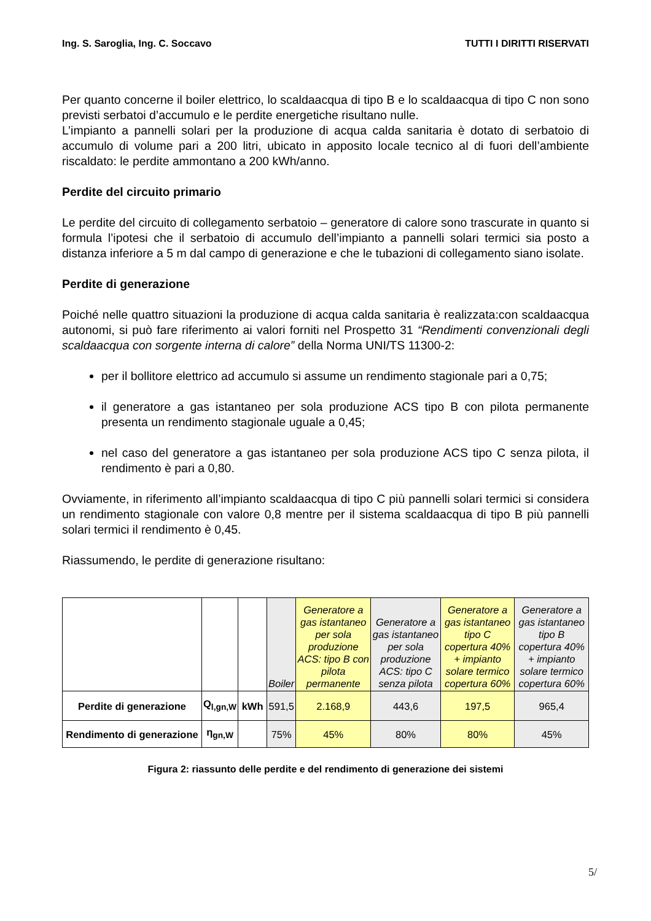Ing. S. Saroglia, Ing. C. Soccavo TUTTI I DIRITTI RISERVATI
Per quanto concerne il boiler elettrico, lo scaldaacqua di tipo B e lo scaldaacqua di tipo C non sono previsti serbatoi d’accumulo e le perdite energetiche risultano nulle.
L’impianto a pannelli solari per la produzione di acqua calda sanitaria è dotato di serbatoio di accumulo di volume pari a 200 litri, ubicato in apposito locale tecnico al di fuori dell’ambiente riscaldato: le perdite ammontano a 200 kWh/anno.
Perdite del circuito primario
Le perdite del circuito di collegamento serbatoio – generatore di calore sono trascurate in quanto si formula l’ipotesi che il serbatoio di accumulo dell’impianto a pannelli solari termici sia posto a distanza inferiore a 5 m dal campo di generazione e che le tubazioni di collegamento siano isolate.
Perdite di generazione
Poiché nelle quattro situazioni la produzione di acqua calda sanitaria è realizzata:con scaldaacqua autonomi, si può fare riferimento ai valori forniti nel Prospetto 31 “Rendimenti convenzionali degli scaldaacqua con sorgente interna di calore” della Norma UNI/TS 11300-2:
per il bollitore elettrico ad accumulo si assume un rendimento stagionale pari a 0,75;
il generatore a gas istantaneo per sola produzione ACS tipo B con pilota permanente presenta un rendimento stagionale uguale a 0,45;
nel caso del generatore a gas istantaneo per sola produzione ACS tipo C senza pilota, il rendimento è pari a 0,80.
Ovviamente, in riferimento all’impianto scaldaacqua di tipo C più pannelli solari termici si considera un rendimento stagionale con valore 0,8 mentre per il sistema scaldaacqua di tipo B più pannelli solari termici il rendimento è 0,45.
Riassumendo, le perdite di generazione risultano:
| | | | Boiler | Generatore a gas istantaneo per sola produzione ACS: tipo B con pilota permanente | Generatore a gas istantaneo per sola produzione ACS: tipo C senza pilota | Generatore a gas istantaneo tipo C copertura 40% + impianto solare termico copertura 60% | Generatore a gas istantaneo tipo B copertura 40% + impianto solare termico copertura 60% |
| --- | --- | --- | --- | --- | --- | --- | --- |
| Perdite di generazione | Q<sub>l,gn,W</sub> | kWh | 591,5 | 2.168,9 | 443,6 | 197,5 | 965,4 |
| Rendimento di generazione | η<sub>gn,W</sub> | | 75% | 45% | 80% | 80% | 45% |
Figura 2: riassunto delle perdite e del rendimento di generazione dei sistemi
5/